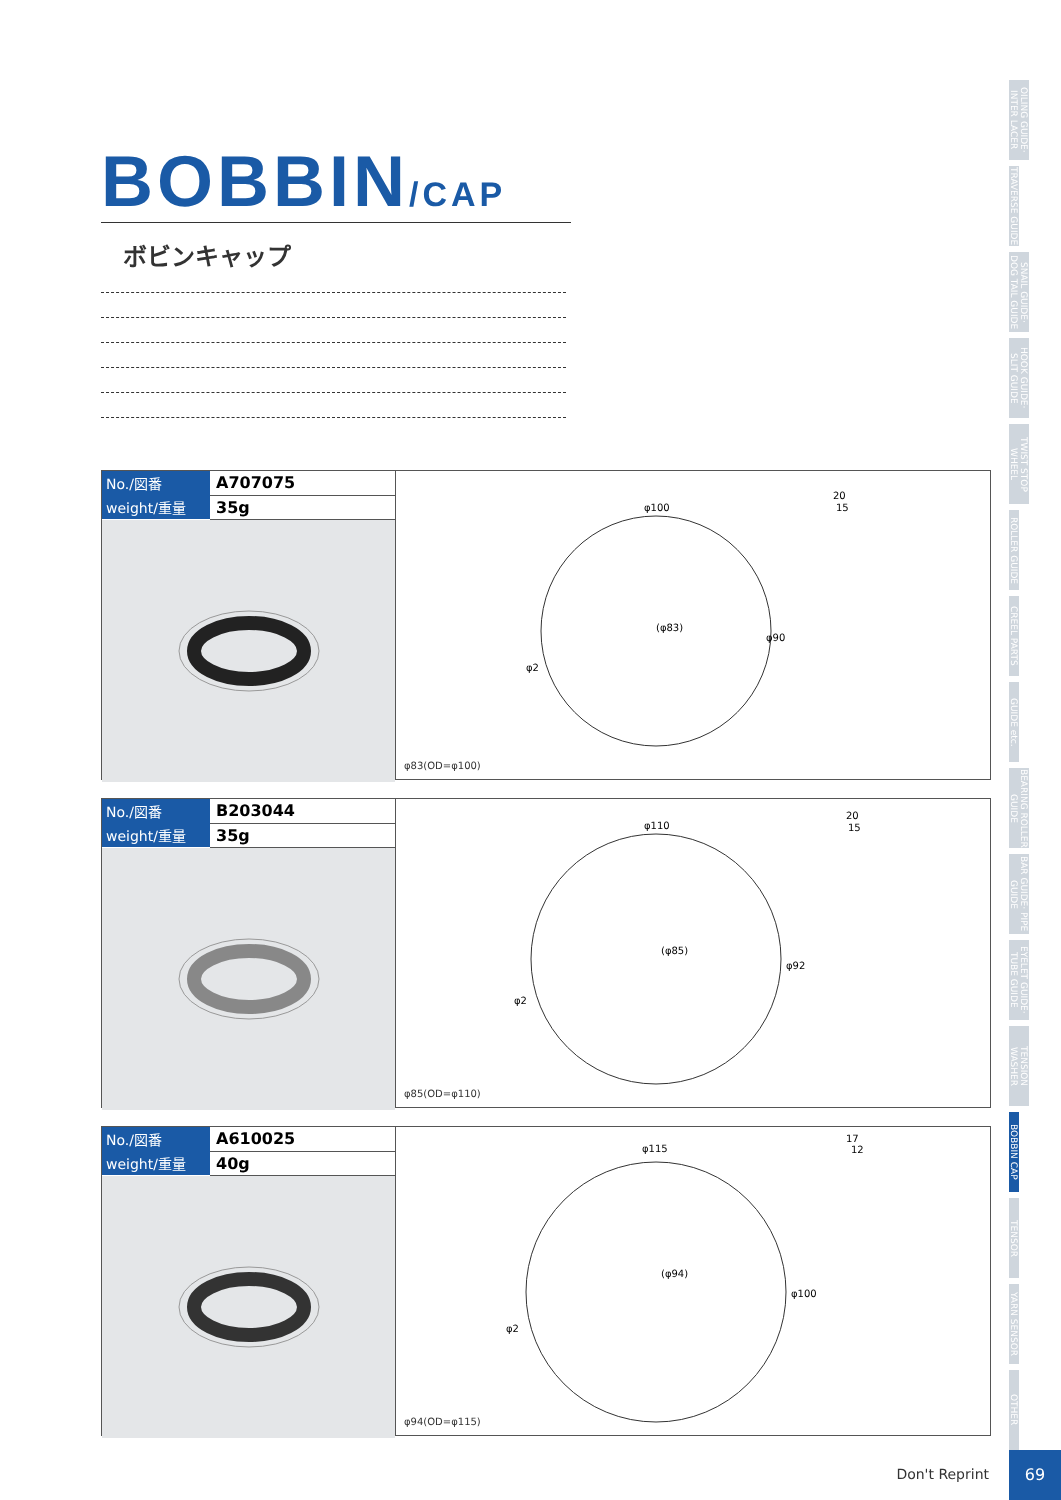BOBBIN/CAP
ボビンキャップ
| No./図番 | A707075 |
| weight/重量 | 35g |
φ100
20
15
(φ83)
φ2
φ90
φ83(OD=φ100)
| No./図番 | B203044 |
| weight/重量 | 35g |
φ110
20
15
(φ85)
φ2
φ92
φ85(OD=φ110)
| No./図番 | A610025 |
| weight/重量 | 40g |
φ115
17
12
(φ94)
φ2
φ100
φ94(OD=φ115)
OILING GUIDE· INTER LACER
TRAVERSE GUIDE
SNAIL GUIDE· DOG TAIL GUIDE
HOOK GUIDE· SLIT GUIDE
TWIST STOP WHEEL
ROLLER GUIDE
CREEL PARTS
GUIDE etc.
BEARING ROLLER GUIDE
BAR GUIDE· PIPE GUIDE
EYELET GUIDE· TUBE GUIDE
TENSION WASHER
BOBBIN CAP
TENSOR
YARN SENSOR
OTHER
Don't Reprint
69